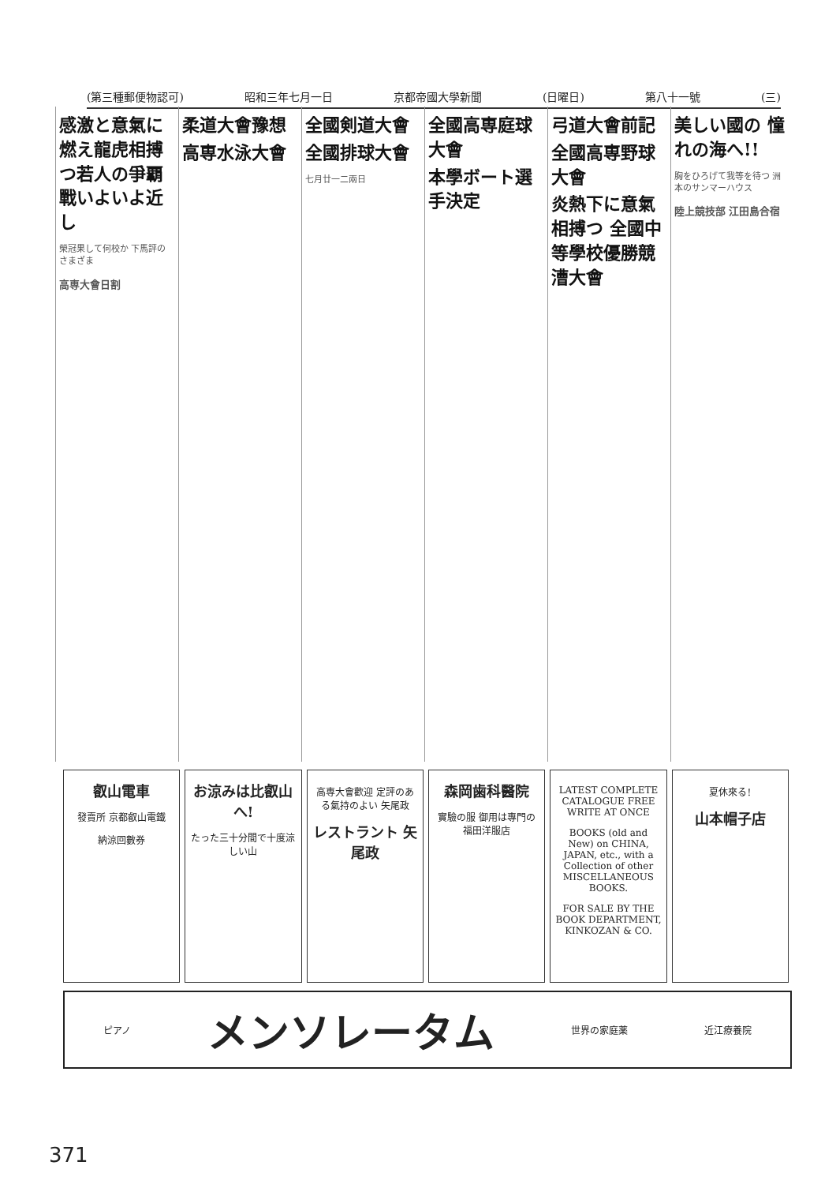(第三種郵便物認可) 昭和三年七月一日 京都帝國大學新聞 (日曜日) 第八十一號 (三)
感激と意氣に燃え龍虎相搏つ若人の爭覇戰いよいよ近し
榮冠果して何校か 下馬評のさまざま
高専大會日割
柔道大會豫想
高専水泳大會
全國剣道大會
全國排球大會
七月廿一二兩日
全國高専庭球大會
本學ボート選手決定
弓道大會前記
全國高専野球大會
炎熱下に意氣相搏つ 全國中等學校優勝競漕大會
美しい國の 憧れの海へ!!
胸をひろげて我等を待つ 洲本のサンマーハウス
陸上競技部 江田島合宿
叡山電車
發賣所 京都叡山電鐵
納涼回數券
お涼みは比叡山へ!
たった三十分間で十度涼しい山
高専大會歡迎 定評のある氣持のよい 矢尾政
レストラント 矢尾政
森岡歯科醫院
實驗の服 御用は專門の 福田洋服店
LATEST COMPLETE CATALOGUE FREE WRITE AT ONCE
BOOKS (old and New) on CHINA, JAPAN, etc., with a Collection of other MISCELLANEOUS BOOKS.
FOR SALE BY THE BOOK DEPARTMENT, KINKOZAN & CO.
夏休來る!
山本帽子店
ピアノ メンソレータム 世界の家庭薬 近江療養院
371